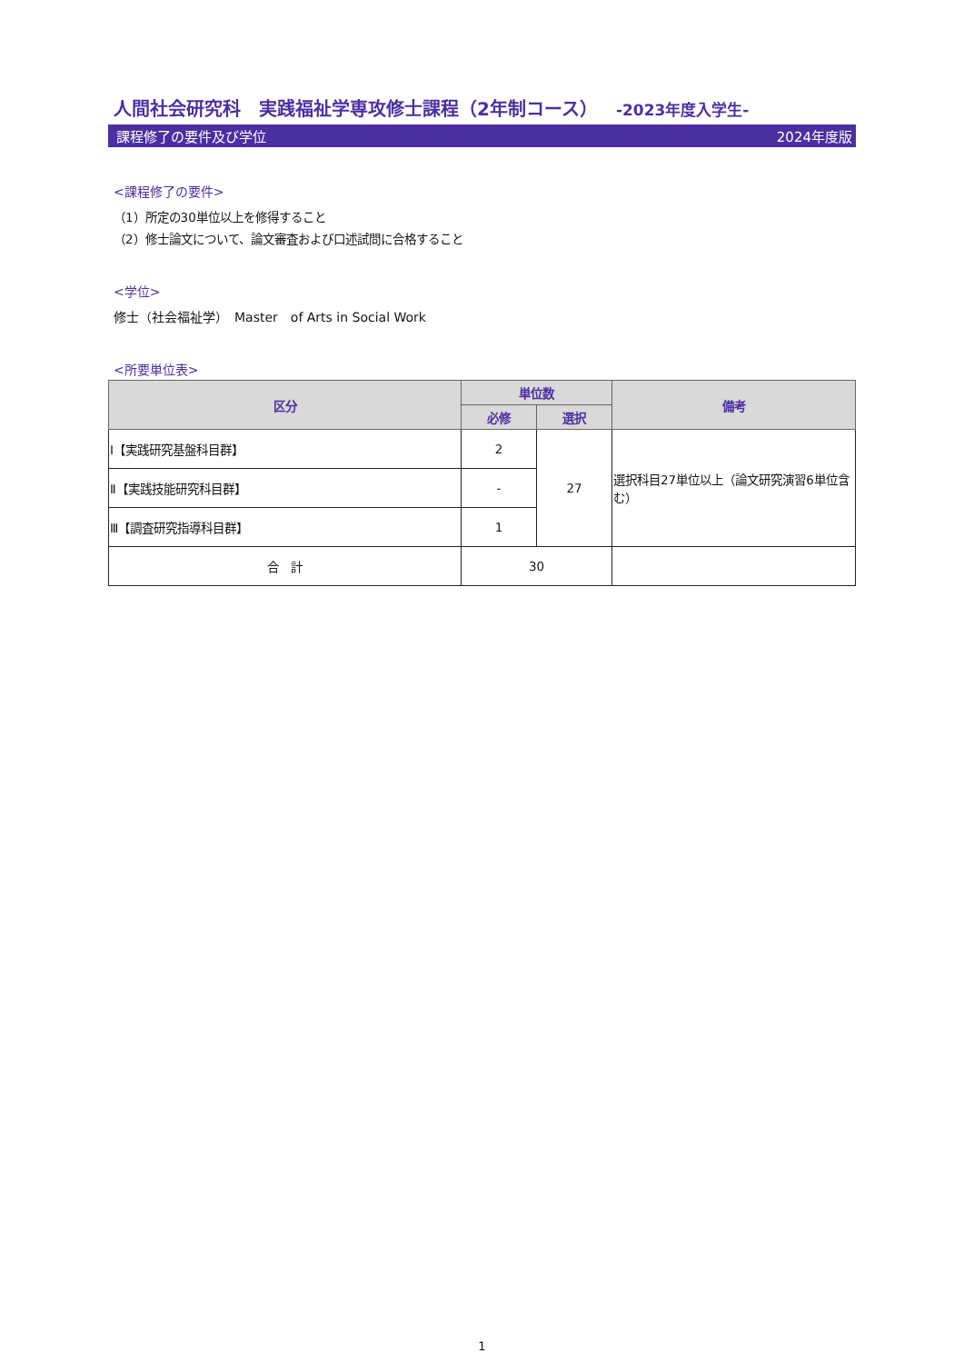人間社会研究科　実践福祉学専攻修士課程（2年制コース） -2023年度入学生-
課程修了の要件及び学位 2024年度版
<課程修了の要件>
（1）所定の30単位以上を修得すること
（2）修士論文について、論文審査および口述試問に合格すること
<学位>
修士（社会福祉学）　Master　of Arts in Social Work
<所要単位表>
| 区分 | 単位数 | | 備考 |
| --- | --- | --- | --- |
| | 必修 | 選択 | |
| Ⅰ【実践研究基盤科目群】 | 2 | 27 | 選択科目27単位以上（論文研究演習6単位含む） |
| Ⅱ【実践技能研究科目群】 | - | | |
| Ⅲ【調査研究指導科目群】 | 1 | | |
| 合 計 | 30 | | |
1